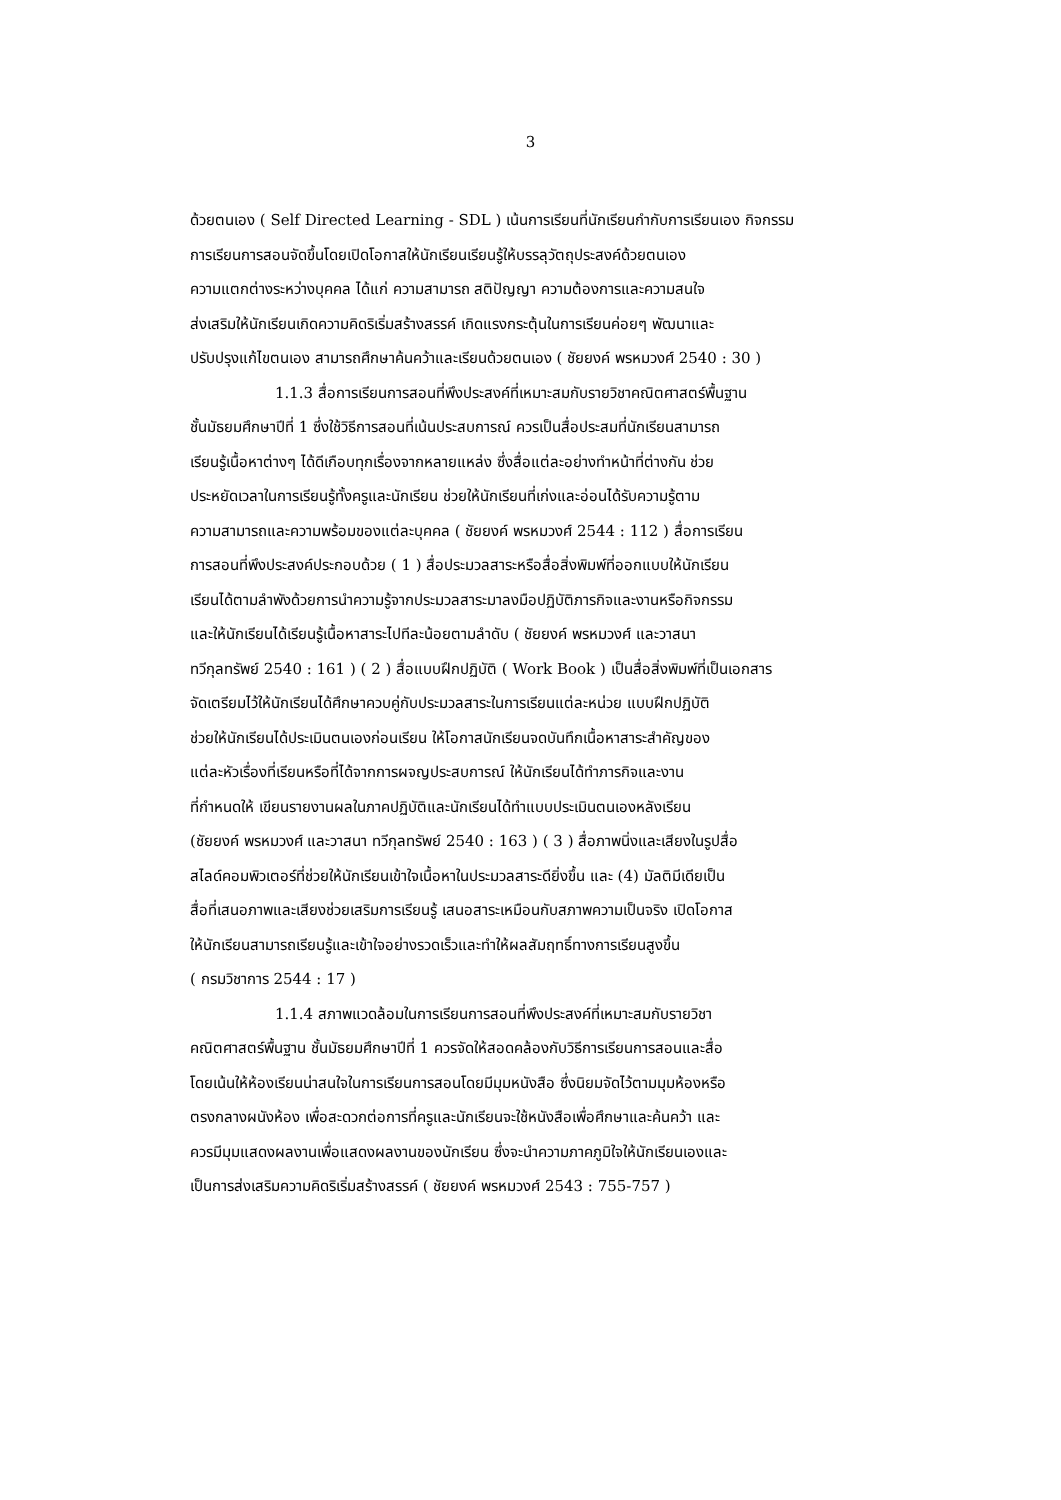3
ด้วยตนเอง ( Self Directed Learning - SDL ) เน้นการเรียนที่นักเรียนกำกับการเรียนเอง กิจกรรม
การเรียนการสอนจัดขึ้นโดยเปิดโอกาสให้นักเรียนเรียนรู้ให้บรรลุวัตถุประสงค์ด้วยตนเอง
ความแตกต่างระหว่างบุคคล ได้แก่ ความสามารถ สติปัญญา ความต้องการและความสนใจ
ส่งเสริมให้นักเรียนเกิดความคิดริเริ่มสร้างสรรค์ เกิดแรงกระตุ้นในการเรียนค่อยๆ พัฒนาและ
ปรับปรุงแก้ไขตนเอง สามารถศึกษาค้นคว้าและเรียนด้วยตนเอง ( ชัยยงค์ พรหมวงศ์ 2540 : 30 )
1.1.3 สื่อการเรียนการสอนที่พึงประสงค์ที่เหมาะสมกับรายวิชาคณิตศาสตร์พื้นฐาน
ชั้นมัธยมศึกษาปีที่ 1 ซึ่งใช้วิธีการสอนที่เน้นประสบการณ์ ควรเป็นสื่อประสมที่นักเรียนสามารถ
เรียนรู้เนื้อหาต่างๆ ได้ดีเกือบทุกเรื่องจากหลายแหล่ง ซึ่งสื่อแต่ละอย่างทำหน้าที่ต่างกัน ช่วย
ประหยัดเวลาในการเรียนรู้ทั้งครูและนักเรียน ช่วยให้นักเรียนที่เก่งและอ่อนได้รับความรู้ตาม
ความสามารถและความพร้อมของแต่ละบุคคล ( ชัยยงค์ พรหมวงศ์ 2544 : 112 ) สื่อการเรียน
การสอนที่พึงประสงค์ประกอบด้วย ( 1 ) สื่อประมวลสาระหรือสื่อสิ่งพิมพ์ที่ออกแบบให้นักเรียน
เรียนได้ตามลำพังด้วยการนำความรู้จากประมวลสาระมาลงมือปฏิบัติภารกิจและงานหรือกิจกรรม
และให้นักเรียนได้เรียนรู้เนื้อหาสาระไปทีละน้อยตามลำดับ ( ชัยยงค์ พรหมวงศ์ และวาสนา
ทวีกุลทรัพย์ 2540 : 161 ) ( 2 ) สื่อแบบฝึกปฏิบัติ ( Work Book ) เป็นสื่อสิ่งพิมพ์ที่เป็นเอกสาร
จัดเตรียมไว้ให้นักเรียนได้ศึกษาควบคู่กับประมวลสาระในการเรียนแต่ละหน่วย แบบฝึกปฏิบัติ
ช่วยให้นักเรียนได้ประเมินตนเองก่อนเรียน ให้โอกาสนักเรียนจดบันทึกเนื้อหาสาระสำคัญของ
แต่ละหัวเรื่องที่เรียนหรือที่ได้จากการผจญประสบการณ์ ให้นักเรียนได้ทำภารกิจและงาน
ที่กำหนดให้ เขียนรายงานผลในภาคปฏิบัติและนักเรียนได้ทำแบบประเมินตนเองหลังเรียน
(ชัยยงค์ พรหมวงศ์ และวาสนา ทวีกุลทรัพย์ 2540 : 163 ) ( 3 ) สื่อภาพนิ่งและเสียงในรูปสื่อ
สไลด์คอมพิวเตอร์ที่ช่วยให้นักเรียนเข้าใจเนื้อหาในประมวลสาระดียิ่งขึ้น และ (4) มัลติมีเดียเป็น
สื่อที่เสนอภาพและเสียงช่วยเสริมการเรียนรู้ เสนอสาระเหมือนกับสภาพความเป็นจริง เปิดโอกาส
ให้นักเรียนสามารถเรียนรู้และเข้าใจอย่างรวดเร็วและทำให้ผลสัมฤทธิ์ทางการเรียนสูงขึ้น
( กรมวิชาการ 2544 : 17 )
1.1.4 สภาพแวดล้อมในการเรียนการสอนที่พึงประสงค์ที่เหมาะสมกับรายวิชา
คณิตศาสตร์พื้นฐาน ชั้นมัธยมศึกษาปีที่ 1 ควรจัดให้สอดคล้องกับวิธีการเรียนการสอนและสื่อ
โดยเน้นให้ห้องเรียนน่าสนใจในการเรียนการสอนโดยมีมุมหนังสือ ซึ่งนิยมจัดไว้ตามมุมห้องหรือ
ตรงกลางผนังห้อง เพื่อสะดวกต่อการที่ครูและนักเรียนจะใช้หนังสือเพื่อศึกษาและค้นคว้า และ
ควรมีมุมแสดงผลงานเพื่อแสดงผลงานของนักเรียน ซึ่งจะนำความภาคภูมิใจให้นักเรียนเองและ
เป็นการส่งเสริมความคิดริเริ่มสร้างสรรค์ ( ชัยยงค์ พรหมวงศ์ 2543 : 755-757 )